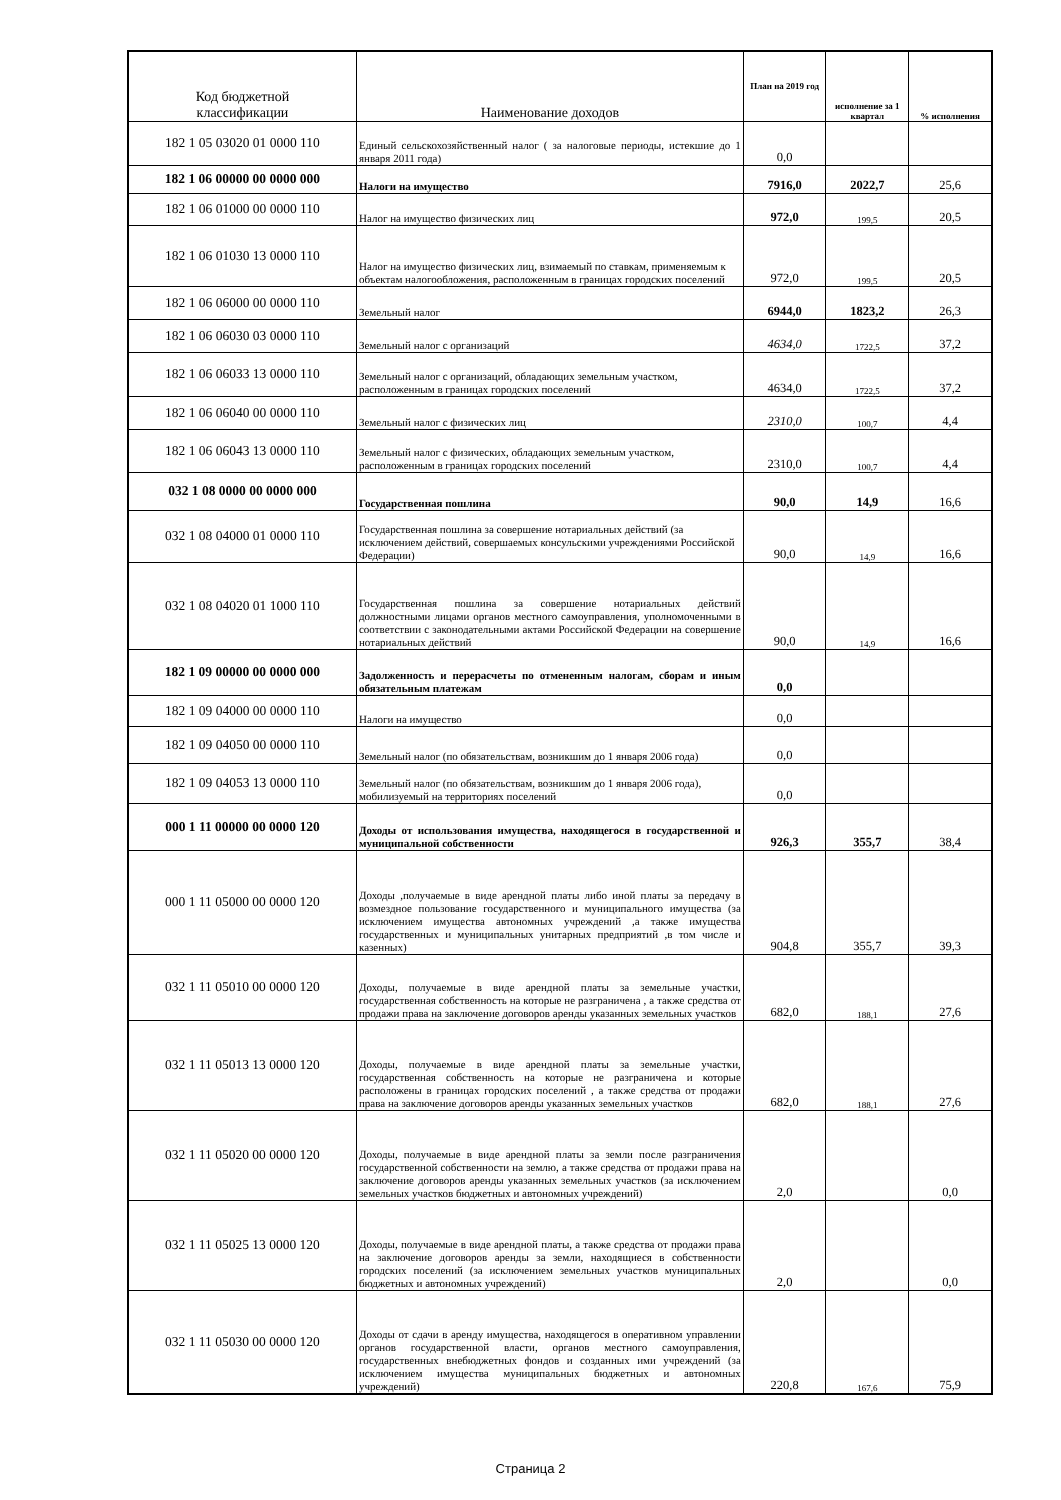| Код бюджетной классификации | Наименование доходов | План на 2019 год | исполнение за 1 квартал | % исполнения |
| --- | --- | --- | --- | --- |
| 182 1 05 03020 01 0000 110 | Единый сельскохозяйственный налог ( за налоговые периоды, истекшие до 1 января 2011 года) | 0,0 | | |
| 182 1 06 00000 00 0000 000 | Налоги на имущество | 7916,0 | 2022,7 | 25,6 |
| 182 1 06 01000 00 0000 110 | Налог на имущество физических лиц | 972,0 | 199,5 | 20,5 |
| 182 1 06 01030 13 0000 110 | Налог на имущество физических лиц, взимаемый по ставкам, применяемым к объектам налогообложения, расположенным в границах городских поселений | 972,0 | 199,5 | 20,5 |
| 182 1 06 06000 00 0000 110 | Земельный налог | 6944,0 | 1823,2 | 26,3 |
| 182 1 06 06030 03 0000 110 | Земельный налог с организаций | 4634,0 | 1722,5 | 37,2 |
| 182 1 06 06033 13 0000 110 | Земельный налог с организаций, обладающих земельным участком, расположенным в границах городских поселений | 4634,0 | 1722,5 | 37,2 |
| 182 1 06 06040 00 0000 110 | Земельный налог с физических лиц | 2310,0 | 100,7 | 4,4 |
| 182 1 06 06043 13 0000 110 | Земельный налог с физических, обладающих земельным участком, расположенным в границах городских поселений | 2310,0 | 100,7 | 4,4 |
| 032 1 08 0000 00 0000 000 | Государственная пошлина | 90,0 | 14,9 | 16,6 |
| 032 1 08 04000 01 0000 110 | Государственная пошлина за совершение нотариальных действий (за исключением действий, совершаемых консульскими учреждениями Российской Федерации) | 90,0 | 14,9 | 16,6 |
| 032 1 08 04020 01 1000 110 | Государственная пошлина за совершение нотариальных действий должностными лицами органов местного самоуправления, уполномоченными в соответствии с законодательными актами Российской Федерации на совершение нотариальных действий | 90,0 | 14,9 | 16,6 |
| 182 1 09 00000 00 0000 000 | Задолженность и перерасчеты по отмененным налогам, сборам и иным обязательным платежам | 0,0 | | |
| 182 1 09 04000 00 0000 110 | Налоги на имущество | 0,0 | | |
| 182 1 09 04050 00 0000 110 | Земельный налог (по обязательствам, возникшим до 1 января 2006 года) | 0,0 | | |
| 182 1 09 04053 13 0000 110 | Земельный налог (по обязательствам, возникшим до 1 января 2006 года), мобилизуемый на территориях поселений | 0,0 | | |
| 000 1 11 00000 00 0000 120 | Доходы от использования имущества, находящегося в государственной и муниципальной собственности | 926,3 | 355,7 | 38,4 |
| 000 1 11 05000 00 0000 120 | Доходы ,получаемые в виде арендной платы либо иной платы за передачу в возмездное пользование государственного и муниципального имущества (за исключением имущества автономных учреждений ,а также имущества государственных и муниципальных унитарных предприятий ,в том числе и казенных) | 904,8 | 355,7 | 39,3 |
| 032 1 11 05010 00 0000 120 | Доходы, получаемые в виде арендной платы за земельные участки, государственная собственность на которые не разграничена , а также средства от продажи права на заключение договоров аренды указанных земельных участков | 682,0 | 188,1 | 27,6 |
| 032 1 11 05013 13 0000 120 | Доходы, получаемые в виде арендной платы за земельные участки, государственная собственность на которые не разграничена и которые расположены в границах городских поселений , а также средства от продажи права на заключение договоров аренды указанных земельных участков | 682,0 | 188,1 | 27,6 |
| 032 1 11 05020 00 0000 120 | Доходы, получаемые в виде арендной платы за земли после разграничения государственной собственности на землю, а также средства от продажи права на заключение договоров аренды указанных земельных участков (за исключением земельных участков бюджетных и автономных учреждений) | 2,0 | | 0,0 |
| 032 1 11 05025 13 0000 120 | Доходы, получаемые в виде арендной платы, а также средства от продажи права на заключение договоров аренды за земли, находящиеся в собственности городских поселений (за исключением земельных участков муниципальных бюджетных и автономных учреждений) | 2,0 | | 0,0 |
| 032 1 11 05030 00 0000 120 | Доходы от сдачи в аренду имущества, находящегося в оперативном управлении органов государственной власти, органов местного самоуправления, государственных внебюджетных фондов и созданных ими учреждений (за исключением имущества муниципальных бюджетных и автономных учреждений) | 220,8 | 167,6 | 75,9 |
Страница 2